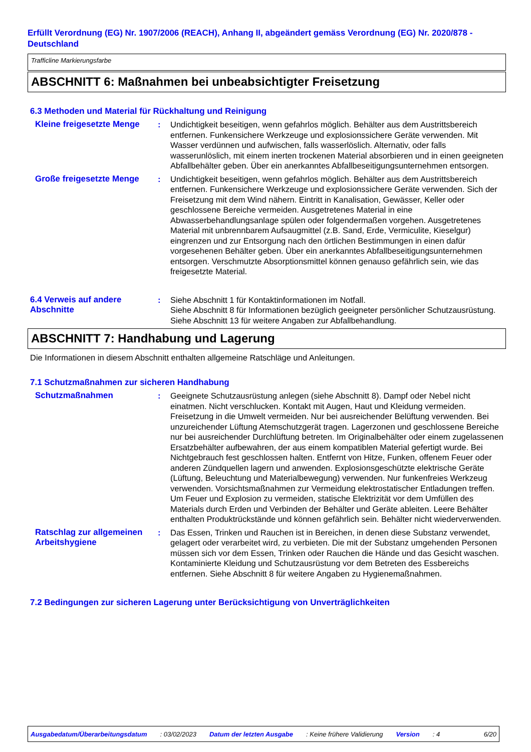Erfüllt Verordnung (EG) Nr. 1907/2006 (REACH), Anhang II, abgeändert gemäss Verordnung (EG) Nr. 2020/878 - Deutschland
Trafficline Markierungsfarbe
ABSCHNITT 6: Maßnahmen bei unbeabsichtigter Freisetzung
6.3 Methoden und Material für Rückhaltung und Reinigung
Kleine freigesetzte Menge
: Undichtigkeit beseitigen, wenn gefahrlos möglich. Behälter aus dem Austrittsbereich entfernen. Funkensichere Werkzeuge und explosionssichere Geräte verwenden. Mit Wasser verdünnen und aufwischen, falls wasserlöslich. Alternativ, oder falls wasserunlöslich, mit einem inerten trockenen Material absorbieren und in einen geeigneten Abfallbehälter geben. Über ein anerkanntes Abfallbeseitigungsunternehmen entsorgen.
Große freigesetzte Menge : Undichtigkeit beseitigen, wenn gefahrlos möglich. Behälter aus dem Austrittsbereich entfernen. Funkensichere Werkzeuge und explosionssichere Geräte verwenden. Sich der Freisetzung mit dem Wind nähern. Eintritt in Kanalisation, Gewässer, Keller oder geschlossene Bereiche vermeiden. Ausgetretenes Material in eine Abwasserbehandlungsanlage spülen oder folgendermaßen vorgehen. Ausgetretenes Material mit unbrennbarem Aufsaugmittel (z.B. Sand, Erde, Vermiculite, Kieselgur) eingrenzen und zur Entsorgung nach den örtlichen Bestimmungen in einen dafür vorgesehenen Behälter geben. Über ein anerkanntes Abfallbeseitigungsunternehmen entsorgen. Verschmutzte Absorptionsmittel können genauso gefährlich sein, wie das freigesetzte Material.
6.4 Verweis auf andere Abschnitte
: Siehe Abschnitt 1 für Kontaktinformationen im Notfall.
Siehe Abschnitt 8 für Informationen bezüglich geeigneter persönlicher Schutzausrüstung.
Siehe Abschnitt 13 für weitere Angaben zur Abfallbehandlung.
ABSCHNITT 7: Handhabung und Lagerung
Die Informationen in diesem Abschnitt enthalten allgemeine Ratschläge und Anleitungen.
7.1 Schutzmaßnahmen zur sicheren Handhabung
Schutzmaßnahmen : Geeignete Schutzausrüstung anlegen (siehe Abschnitt 8). Dampf oder Nebel nicht einatmen. Nicht verschlucken. Kontakt mit Augen, Haut und Kleidung vermeiden. Freisetzung in die Umwelt vermeiden. Nur bei ausreichender Belüftung verwenden. Bei unzureichender Lüftung Atemschutzgerät tragen. Lagerzonen und geschlossene Bereiche nur bei ausreichender Durchlüftung betreten. Im Originalbehälter oder einem zugelassenen Ersatzbehälter aufbewahren, der aus einem kompatiblen Material gefertigt wurde. Bei Nichtgebrauch fest geschlossen halten. Entfernt von Hitze, Funken, offenem Feuer oder anderen Zündquellen lagern und anwenden. Explosionsgeschützte elektrische Geräte (Lüftung, Beleuchtung und Materialbewegung) verwenden. Nur funkenfreies Werkzeug verwenden. Vorsichtsmaßnahmen zur Vermeidung elektrostatischer Entladungen treffen. Um Feuer und Explosion zu vermeiden, statische Elektrizität vor dem Umfüllen des Materials durch Erden und Verbinden der Behälter und Geräte ableiten. Leere Behälter enthalten Produktrückstände und können gefährlich sein. Behälter nicht wiederverwenden.
Ratschlag zur allgemeinen Arbeitshygiene
: Das Essen, Trinken und Rauchen ist in Bereichen, in denen diese Substanz verwendet, gelagert oder verarbeitet wird, zu verbieten. Die mit der Substanz umgehenden Personen müssen sich vor dem Essen, Trinken oder Rauchen die Hände und das Gesicht waschen. Kontaminierte Kleidung und Schutzausrüstung vor dem Betreten des Essbereichs entfernen. Siehe Abschnitt 8 für weitere Angaben zu Hygienemaßnahmen.
7.2 Bedingungen zur sicheren Lagerung unter Berücksichtigung von Unverträglichkeiten
Ausgabedatum/Überarbeitungsdatum: 03/02/2023 Datum der letzten Ausgabe: Keine frühere Validierung Version: 4 6/20